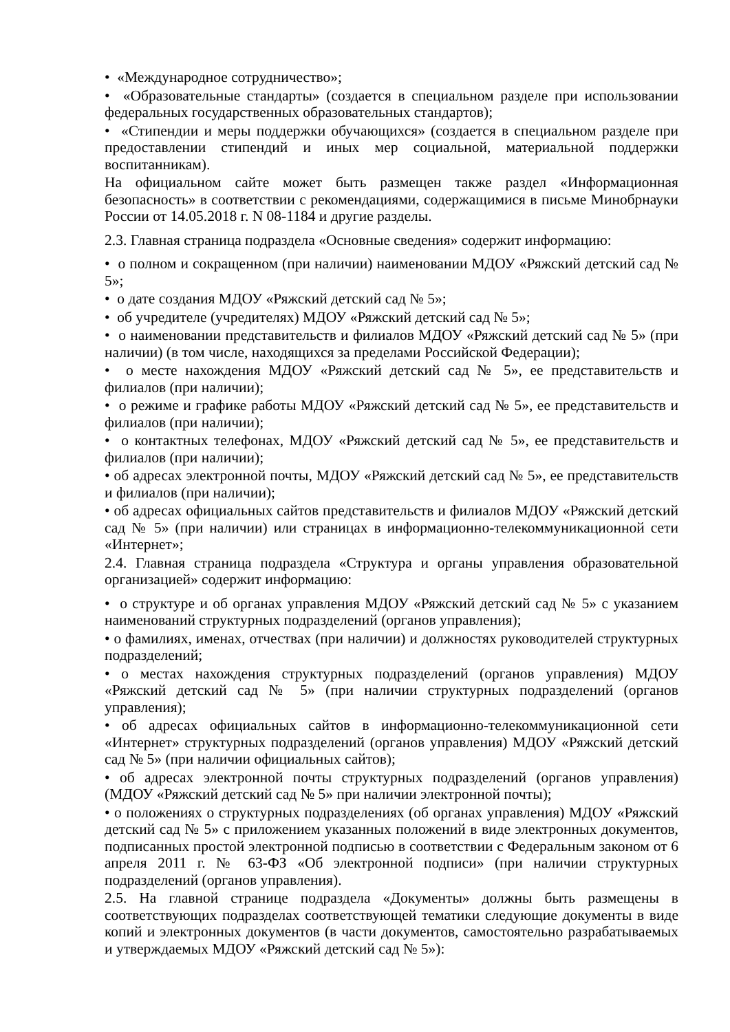• «Международное сотрудничество»;
• «Образовательные стандарты» (создается в специальном разделе при использовании федеральных государственных образовательных стандартов);
• «Стипендии и меры поддержки обучающихся» (создается в специальном разделе при предоставлении стипендий и иных мер социальной, материальной поддержки воспитанникам).
На официальном сайте может быть размещен также раздел «Информационная безопасность» в соответствии с рекомендациями, содержащимися в письме Минобрнауки России от 14.05.2018 г. N 08-1184 и другие разделы.
2.3. Главная страница подраздела «Основные сведения» содержит информацию:
• о полном и сокращенном (при наличии) наименовании МДОУ «Ряжский детский сад № 5»;
• о дате создания МДОУ «Ряжский детский сад № 5»;
• об учредителе (учредителях) МДОУ «Ряжский детский сад № 5»;
• о наименовании представительств и филиалов МДОУ «Ряжский детский сад № 5» (при наличии) (в том числе, находящихся за пределами Российской Федерации);
• о месте нахождения МДОУ «Ряжский детский сад № 5», ее представительств и филиалов (при наличии);
• о режиме и графике работы МДОУ «Ряжский детский сад № 5», ее представительств и филиалов (при наличии);
• о контактных телефонах, МДОУ «Ряжский детский сад № 5», ее представительств и филиалов (при наличии);
• об адресах электронной почты, МДОУ «Ряжский детский сад № 5», ее представительств и филиалов (при наличии);
• об адресах официальных сайтов представительств и филиалов МДОУ «Ряжский детский сад № 5» (при наличии) или страницах в информационно-телекоммуникационной сети «Интернет»;
2.4. Главная страница подраздела «Структура и органы управления образовательной организацией» содержит информацию:
• о структуре и об органах управления МДОУ «Ряжский детский сад № 5» с указанием наименований структурных подразделений (органов управления);
• о фамилиях, именах, отчествах (при наличии) и должностях руководителей структурных подразделений;
• о местах нахождения структурных подразделений (органов управления) МДОУ «Ряжский детский сад № 5» (при наличии структурных подразделений (органов управления);
• об адресах официальных сайтов в информационно-телекоммуникационной сети «Интернет» структурных подразделений (органов управления) МДОУ «Ряжский детский сад № 5» (при наличии официальных сайтов);
• об адресах электронной почты структурных подразделений (органов управления) (МДОУ «Ряжский детский сад № 5» при наличии электронной почты);
• о положениях о структурных подразделениях (об органах управления) МДОУ «Ряжский детский сад № 5» с приложением указанных положений в виде электронных документов, подписанных простой электронной подписью в соответствии с Федеральным законом от 6 апреля 2011 г. № 63-ФЗ «Об электронной подписи» (при наличии структурных подразделений (органов управления).
2.5. На главной странице подраздела «Документы» должны быть размещены в соответствующих подразделах соответствующей тематики следующие документы в виде копий и электронных документов (в части документов, самостоятельно разрабатываемых и утверждаемых МДОУ «Ряжский детский сад № 5»):